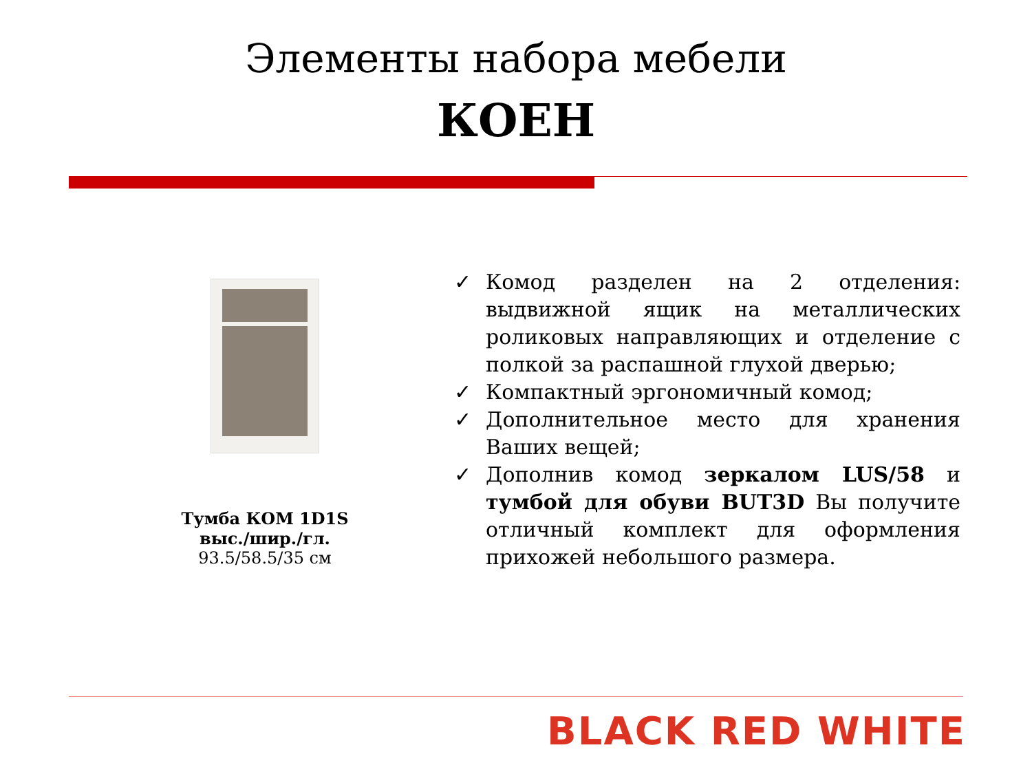Элементы набора мебели
КОЕН
Тумба КОМ 1D1S
выс./шир./гл.
93.5/58.5/35 см
✓ Комод разделен на 2 отделения: выдвижной ящик на металлических роликовых направляющих и отделение с полкой за распашной глухой дверью;
✓ Компактный эргономичный комод;
✓ Дополнительное место для хранения Ваших вещей;
✓ Дополнив комод зеркалом LUS/58 и тумбой для обуви BUT3D Вы получите отличный комплект для оформления прихожей небольшого размера.
BLACK RED WHITE